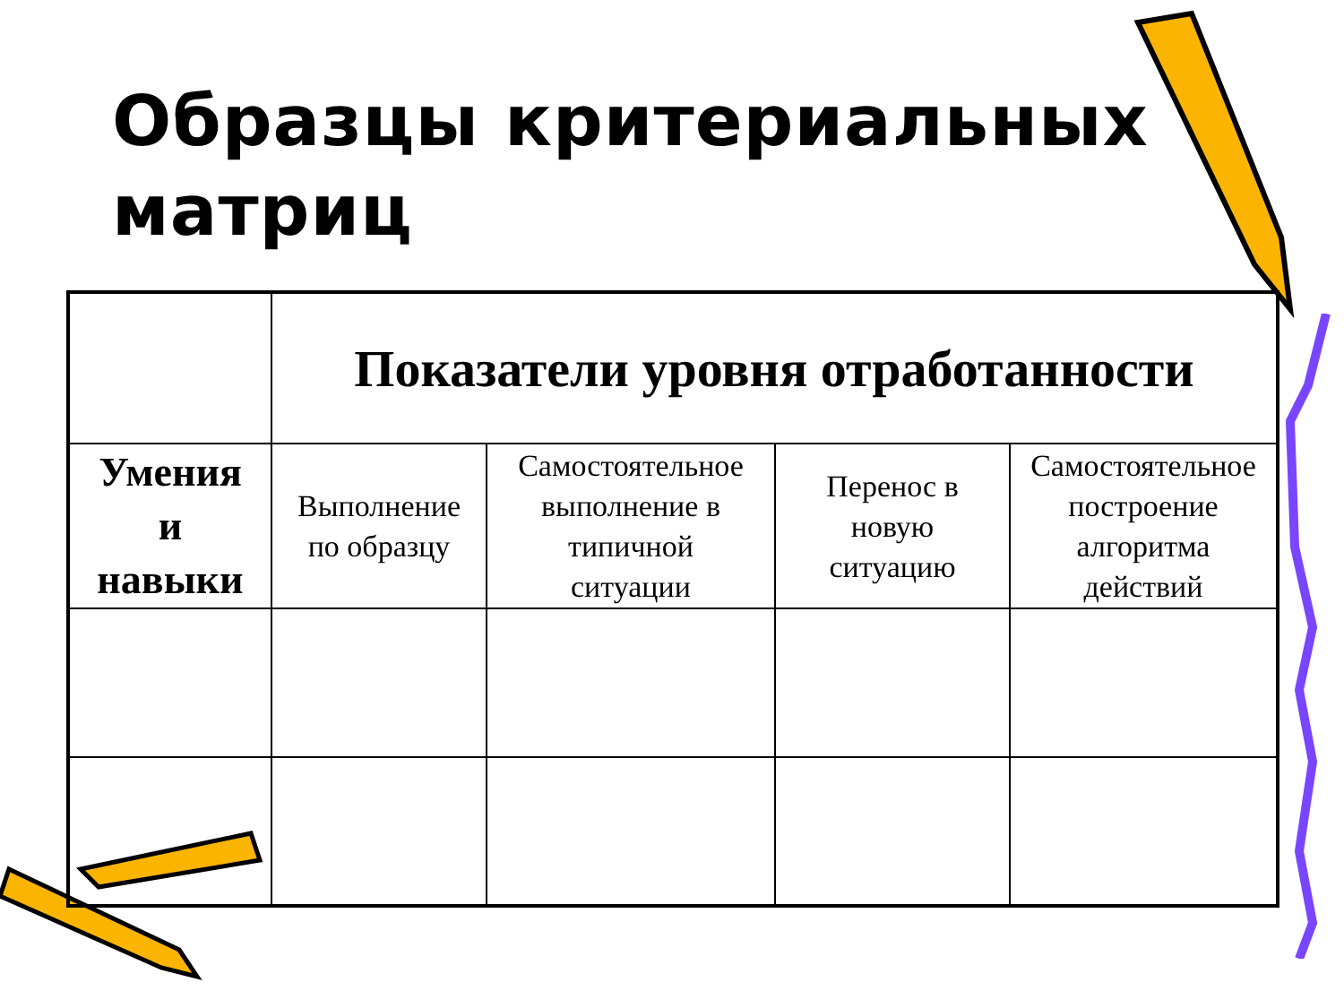Образцы критериальных
матриц
| | Показатели уровня отработанности | | | |
| Умения и навыки | Выполнение по образцу | Самостоятельное выполнение в типичной ситуации | Перенос в новую ситуацию | Самостоятельное построение алгоритма действий |